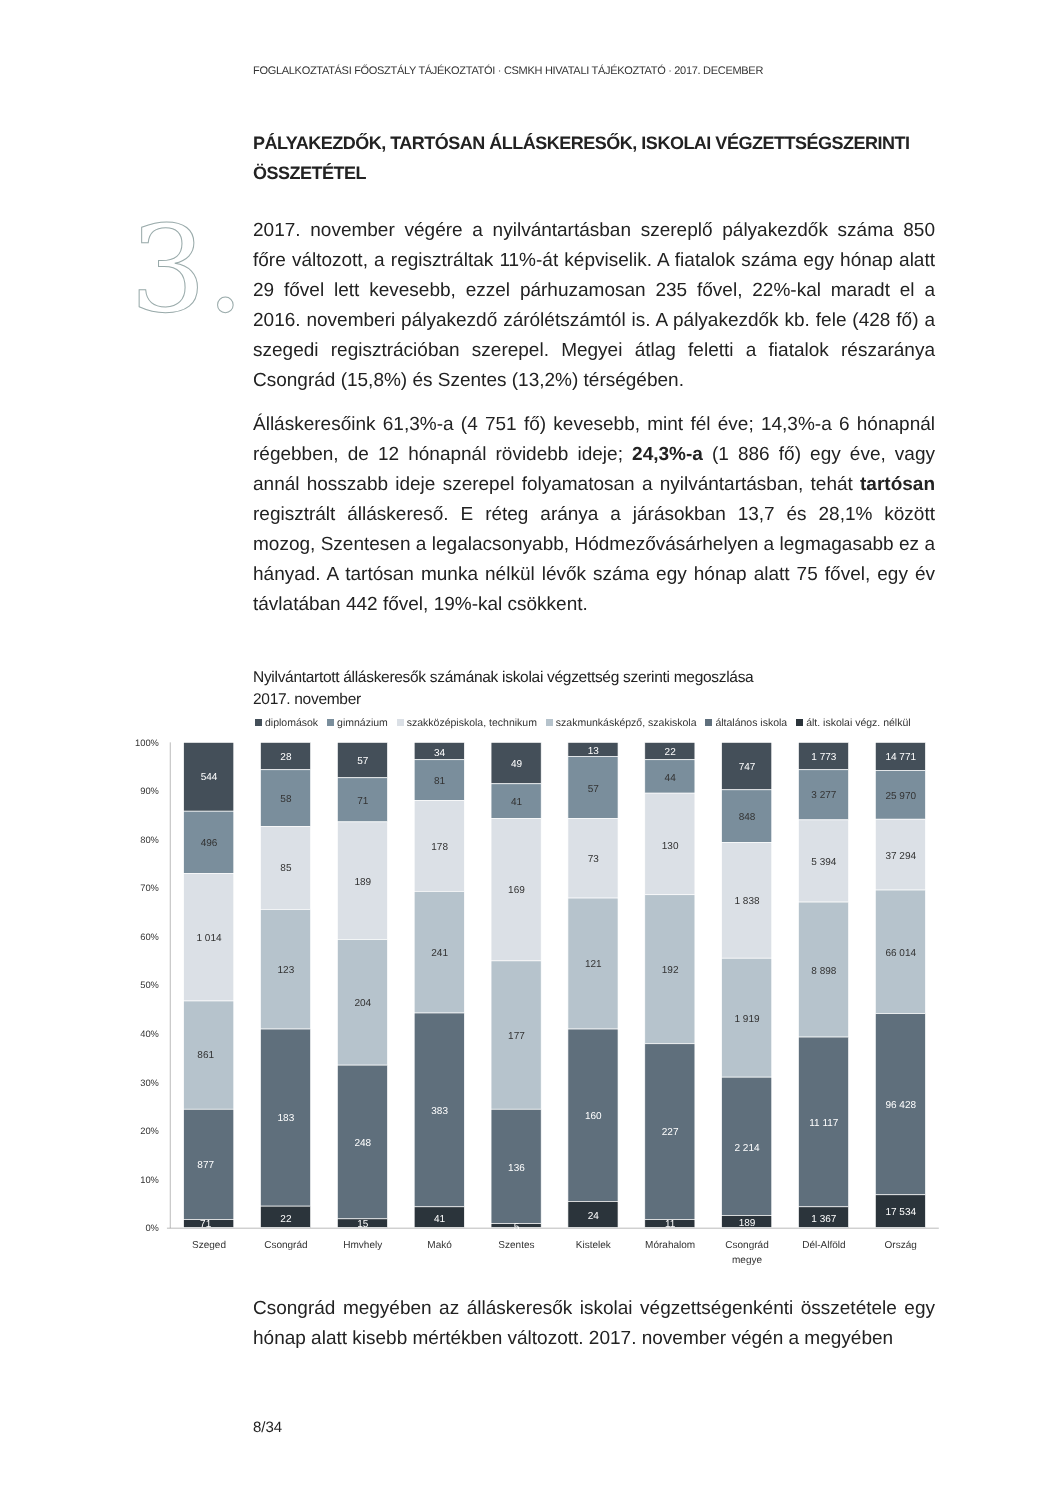FOGLALKOZTATÁSI FŐOSZTÁLY TÁJÉKOZTATÓI · CSMKH HIVATALI TÁJÉKOZTATÓ · 2017. DECEMBER
PÁLYAKEZDŐK, TARTÓSAN ÁLLÁSKERESŐK, ISKOLAI VÉGZETTSÉGSZERINTI ÖSSZETÉTEL
3.
2017. november végére a nyilvántartásban szereplő pályakezdők száma 850 főre változott, a regisztráltak 11%-át képviselik. A fiatalok száma egy hónap alatt 29 fővel lett kevesebb, ezzel párhuzamosan 235 fővel, 22%-kal maradt el a 2016. novemberi pályakezdő zárólétszámtól is. A pályakezdők kb. fele (428 fő) a szegedi regisztrációban szerepel. Megyei átlag feletti a fiatalok részaránya Csongrád (15,8%) és Szentes (13,2%) térségében.
Álláskeresőink 61,3%-a (4 751 fő) kevesebb, mint fél éve; 14,3%-a 6 hónapnál régebben, de 12 hónapnál rövidebb ideje; 24,3%-a (1 886 fő) egy éve, vagy annál hosszabb ideje szerepel folyamatosan a nyilvántartásban, tehát tartósan regisztrált álláskereső. E réteg aránya a járásokban 13,7 és 28,1% között mozog, Szentesen a legalacsonyabb, Hódmezővásárhelyen a legmagasabb ez a hányad. A tartósan munka nélkül lévők száma egy hónap alatt 75 fővel, egy év távlatában 442 fővel, 19%-kal csökkent.
Nyilvántartott álláskeresők számának iskolai végzettség szerinti megoszlása
2017. november
diplomások gimnázium szakközépiskola, technikum szakmunkásképző, szakiskola általános iskola ált. iskolai végz. nélkül
100%
90%
80%
70%
60%
50%
40%
30%
20%
10%
0%
544
496
1 014
861
877
71
28
58
85
123
183
22
57
71
189
204
248
15
34
81
178
241
383
41
49
41
169
177
136
5
13
57
73
121
160
24
22
44
130
192
227
11
747
848
1 838
1 919
2 214
189
1 773
3 277
5 394
8 898
11 117
1 367
14 771
25 970
37 294
66 014
96 428
17 534
Szeged
Csongrád
Hmvhely
Makó
Szentes
Kistelek
Mórahalom
Csongrád
megye
Dél-Alföld
Ország
Csongrád megyében az álláskeresők iskolai végzettségenkénti összetétele egy hónap alatt kisebb mértékben változott. 2017. november végén a megyében
8/34